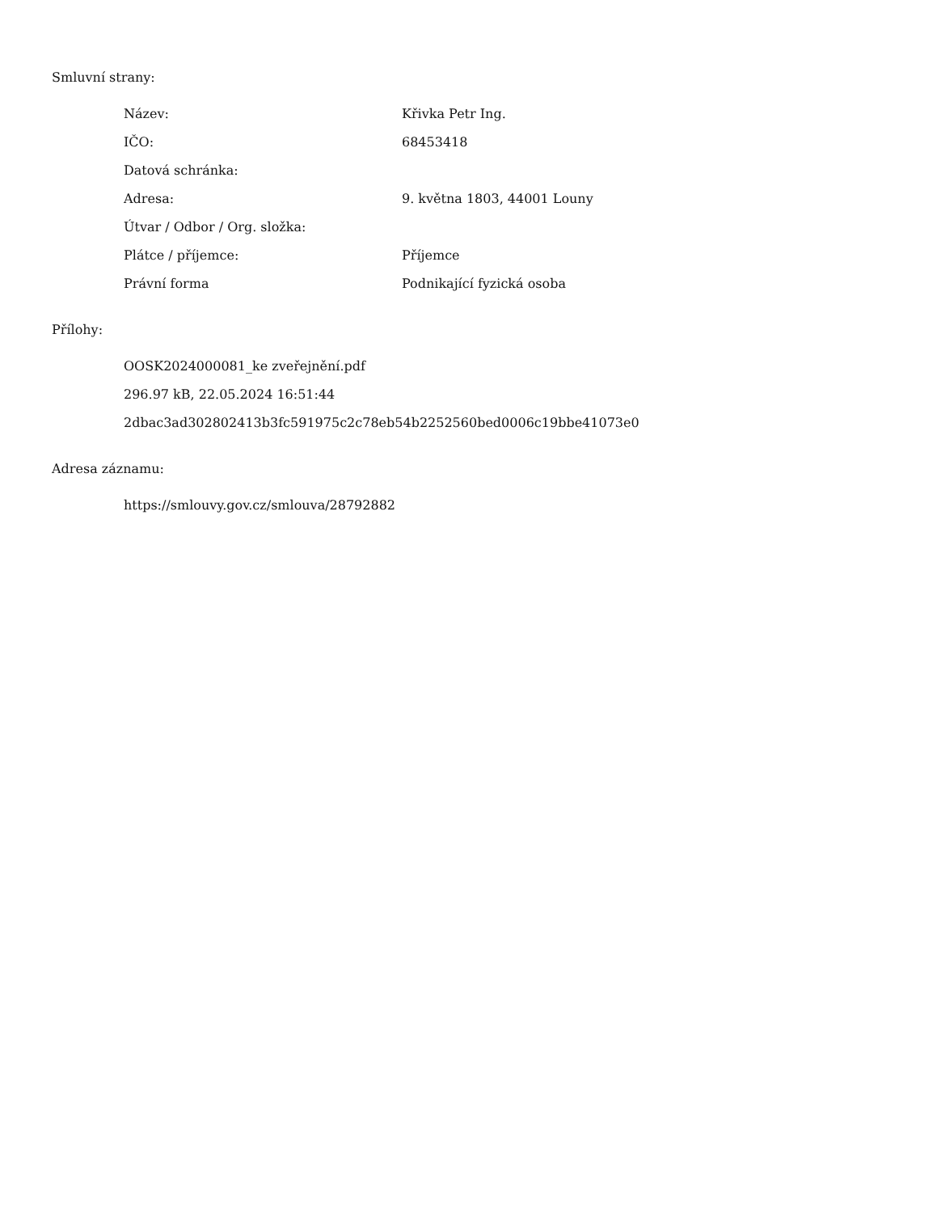Smluvní strany:
| Název: | Křivka Petr Ing. |
| IČO: | 68453418 |
| Datová schránka: | |
| Adresa: | 9. května 1803, 44001 Louny |
| Útvar / Odbor / Org. složka: | |
| Plátce / příjemce: | Příjemce |
| Právní forma | Podnikající fyzická osoba |
Přílohy:
OOSK2024000081_ke zveřejnění.pdf
296.97 kB, 22.05.2024 16:51:44
2dbac3ad302802413b3fc591975c2c78eb54b2252560bed0006c19bbe41073e0
Adresa záznamu:
https://smlouvy.gov.cz/smlouva/28792882